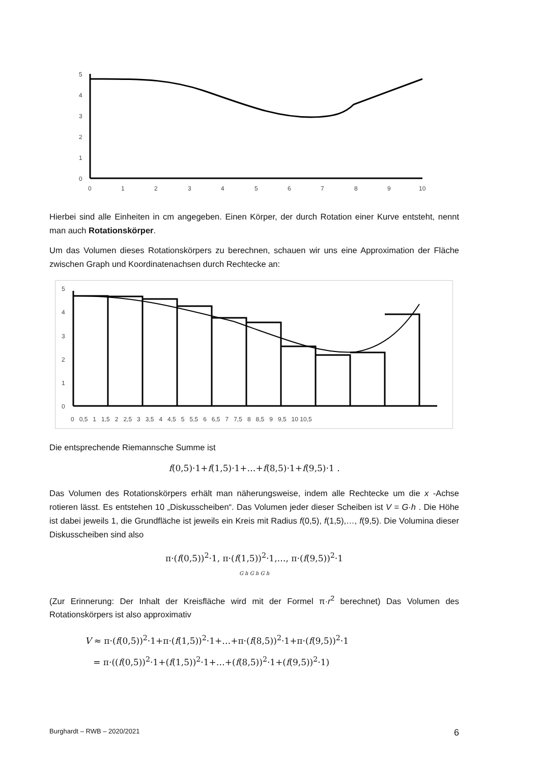5
4
3
2
1
0
0
1
2
3
4
5
6
7
8
9
10
Hierbei sind alle Einheiten in cm angegeben. Einen Körper, der durch Rotation einer Kurve entsteht, nennt man auch Rotationskörper.
Um das Volumen dieses Rotationskörpers zu berechnen, schauen wir uns eine Approximation der Fläche zwischen Graph und Koordinatenachsen durch Rechtecke an:
5
4
3
2
1
0
0 0,5 1 1,5 2 2,5 3 3,5 4 4,5 5 5,5 6 6,5 7 7,5 8 8,5 9 9,5 10 10,5
Die entsprechende Riemannsche Summe ist
f(0,5)·1+f(1,5)·1+…+f(8,5)·1+f(9,5)·1 .
Das Volumen des Rotationskörpers erhält man näherungsweise, indem alle Rechtecke um die x -Achse rotieren lässt. Es entstehen 10 „Diskusscheiben“. Das Volumen jeder dieser Scheiben ist V = G·h . Die Höhe ist dabei jeweils 1, die Grundfläche ist jeweils ein Kreis mit Radius f(0,5), f(1,5),…, f(9,5). Die Volumina dieser Diskusscheiben sind also
π·(f(0,5))<sup>2</sup>·1, π·(f(1,5))<sup>2</sup>·1,…, π·(f(9,5))<sup>2</sup>·1
G h G h G h
(Zur Erinnerung: Der Inhalt der Kreisfläche wird mit der Formel π·r<sup>2</sup> berechnet) Das Volumen des Rotationskörpers ist also approximativ
V ≈ π·(f(0,5))<sup>2</sup>·1+π·(f(1,5))<sup>2</sup>·1+…+π·(f(8,5))<sup>2</sup>·1+π·(f(9,5))<sup>2</sup>·1
= π·((f(0,5))<sup>2</sup>·1+(f(1,5))<sup>2</sup>·1+…+(f(8,5))<sup>2</sup>·1+(f(9,5))<sup>2</sup>·1)
Burghardt – RWB – 2020/2021 6